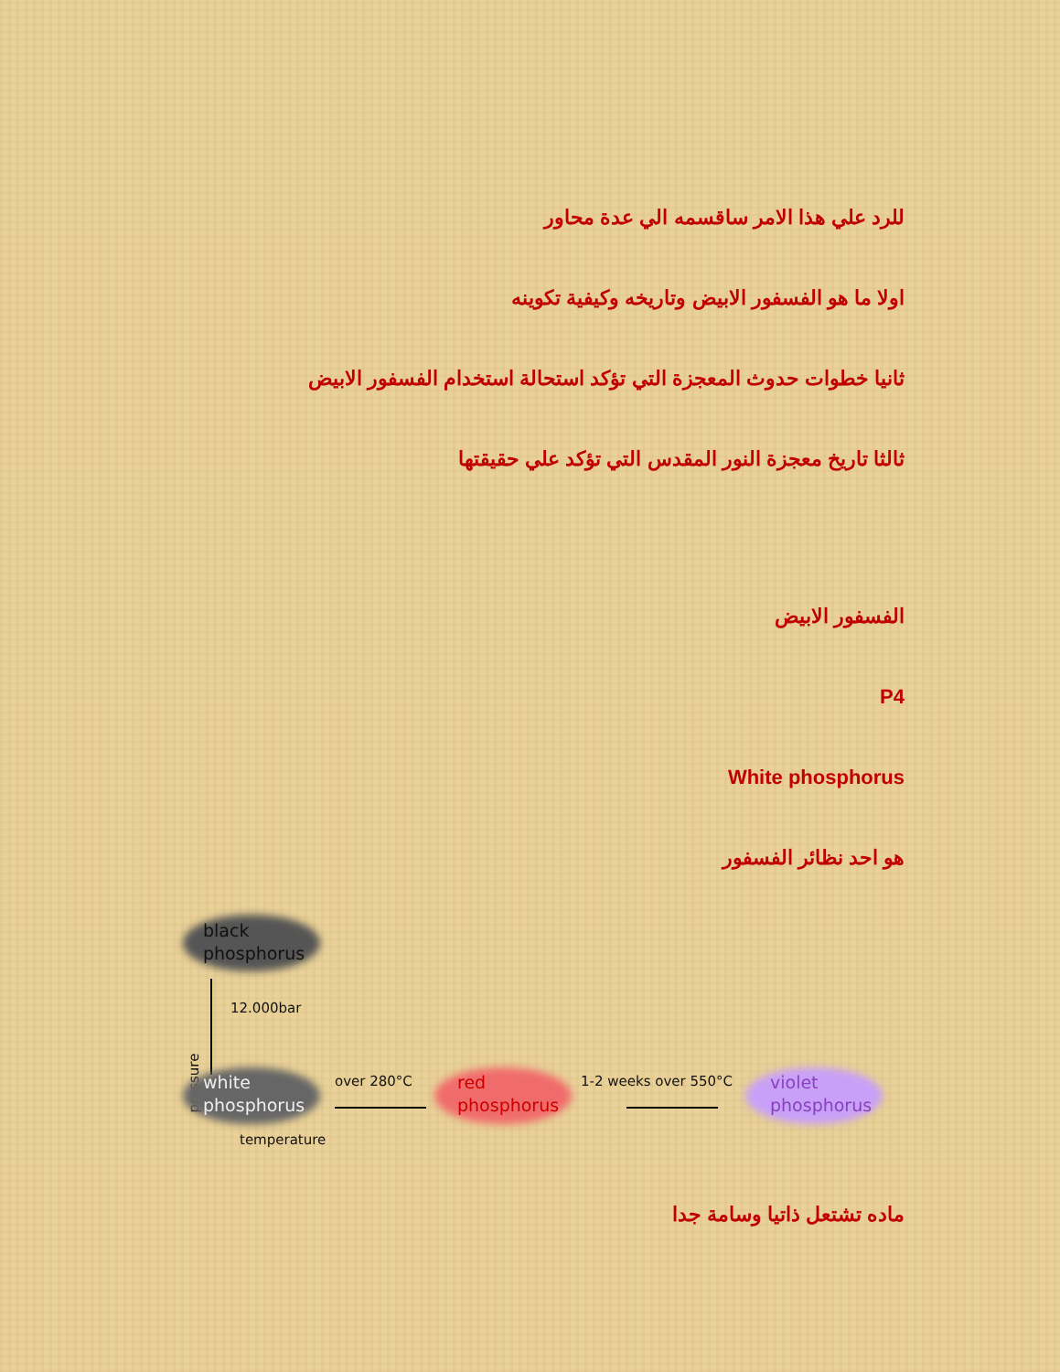للرد علي هذا الامر ساقسمه الي عدة محاور
اولا ما هو الفسفور الابيض وتاريخه وكيفية تكوينه
ثانيا خطوات حدوث المعجزة التي تؤكد استحالة استخدام الفسفور الابيض
ثالثا تاريخ معجزة النور المقدس التي تؤكد علي حقيقتها
الفسفور الابيض
P4
White phosphorus
هو احد نظائر الفسفور
black
phosphorus
12.000bar
pressure
white
phosphorus
over 280°C
red
phosphorus
1-2 weeks over 550°C
violet
phosphorus
temperature
ماده تشتعل ذاتيا وسامة جدا